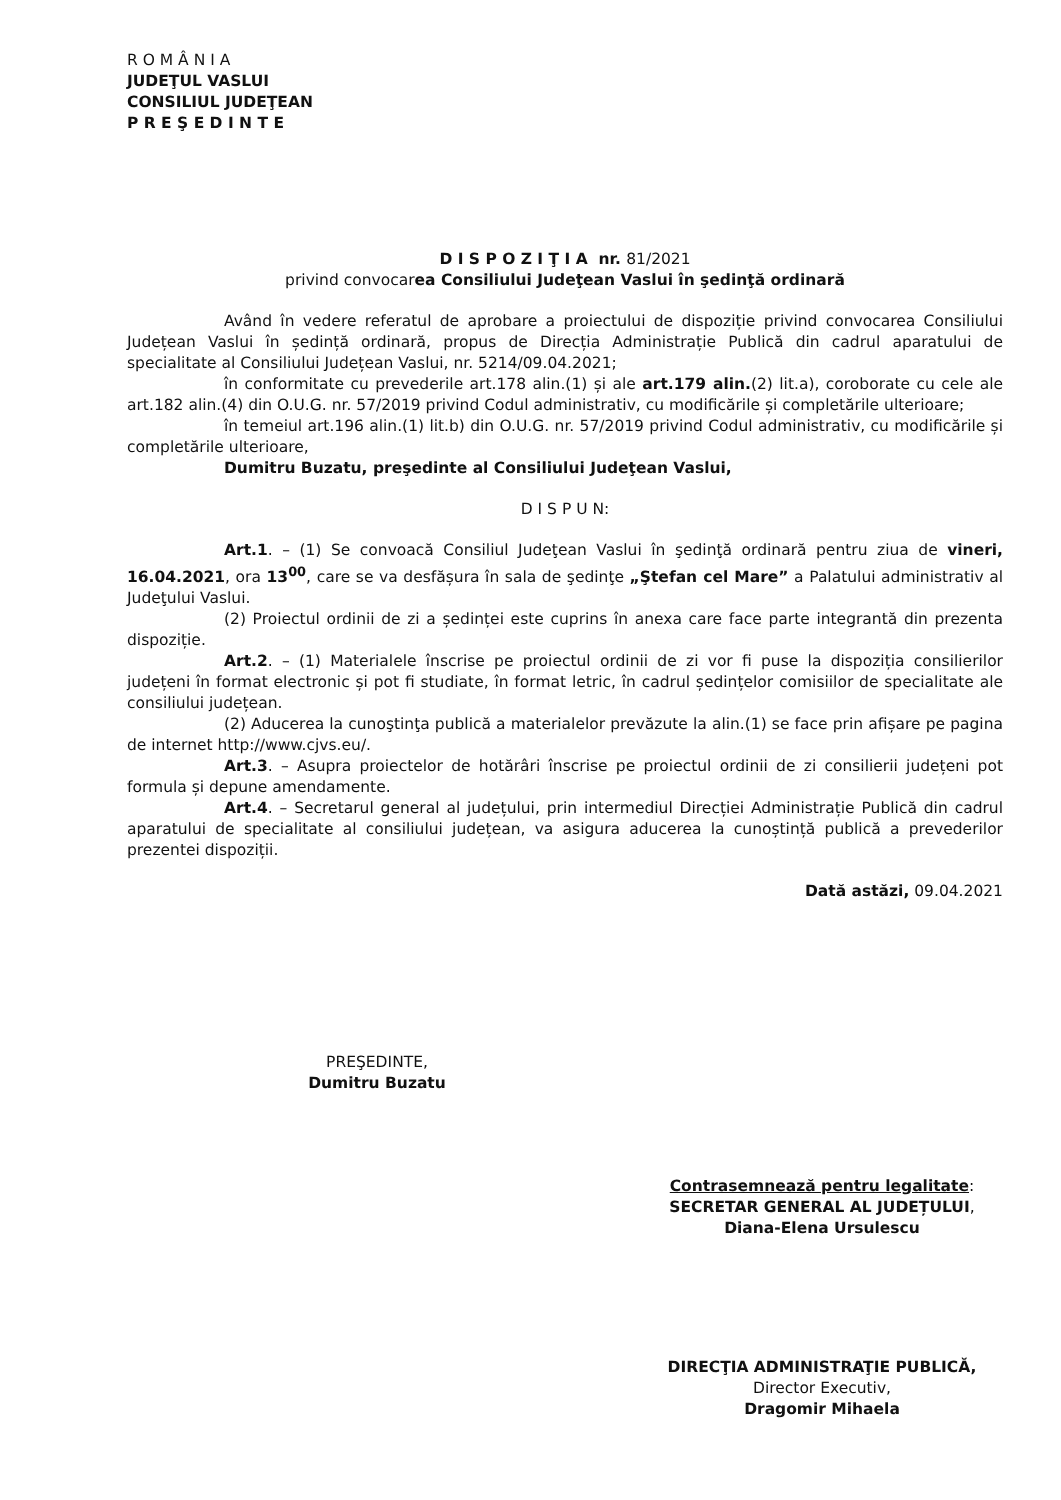R O M Â N I A
JUDEŢUL VASLUI
CONSILIUL JUDEŢEAN
P R E Ş E D I N T E
D I S P O Z I Ţ I A nr. 81/2021
privind convocarea Consiliului Judeţean Vaslui în şedinţă ordinară
Având în vedere referatul de aprobare a proiectului de dispoziție privind convocarea Consiliului Județean Vaslui în ședință ordinară, propus de Direcția Administrație Publică din cadrul aparatului de specialitate al Consiliului Județean Vaslui, nr. 5214/09.04.2021;
în conformitate cu prevederile art.178 alin.(1) și ale art.179 alin.(2) lit.a), coroborate cu cele ale art.182 alin.(4) din O.U.G. nr. 57/2019 privind Codul administrativ, cu modificările și completările ulterioare;
în temeiul art.196 alin.(1) lit.b) din O.U.G. nr. 57/2019 privind Codul administrativ, cu modificările și completările ulterioare,
Dumitru Buzatu, preşedinte al Consiliului Judeţean Vaslui,
D I S P U N:
Art.1. – (1) Se convoacă Consiliul Judeţean Vaslui în şedinţă ordinară pentru ziua de vineri, 16.04.2021, ora 13<sup>00</sup>, care se va desfășura în sala de şedinţe „Ştefan cel Mare” a Palatului administrativ al Judeţului Vaslui.
(2) Proiectul ordinii de zi a ședinței este cuprins în anexa care face parte integrantă din prezenta dispoziție.
Art.2. – (1) Materialele înscrise pe proiectul ordinii de zi vor fi puse la dispoziția consilierilor județeni în format electronic și pot fi studiate, în format letric, în cadrul ședințelor comisiilor de specialitate ale consiliului județean.
(2) Aducerea la cunoştinţa publică a materialelor prevăzute la alin.(1) se face prin afișare pe pagina de internet http://www.cjvs.eu/.
Art.3. – Asupra proiectelor de hotărâri înscrise pe proiectul ordinii de zi consilierii județeni pot formula și depune amendamente.
Art.4. – Secretarul general al județului, prin intermediul Direcției Administrație Publică din cadrul aparatului de specialitate al consiliului județean, va asigura aducerea la cunoștință publică a prevederilor prezentei dispoziții.
Dată astăzi, 09.04.2021
PREŞEDINTE,
Dumitru Buzatu
Contrasemnează pentru legalitate:
SECRETAR GENERAL AL JUDEȚULUI,
Diana-Elena Ursulescu
DIRECŢIA ADMINISTRAŢIE PUBLICĂ,
Director Executiv,
Dragomir Mihaela